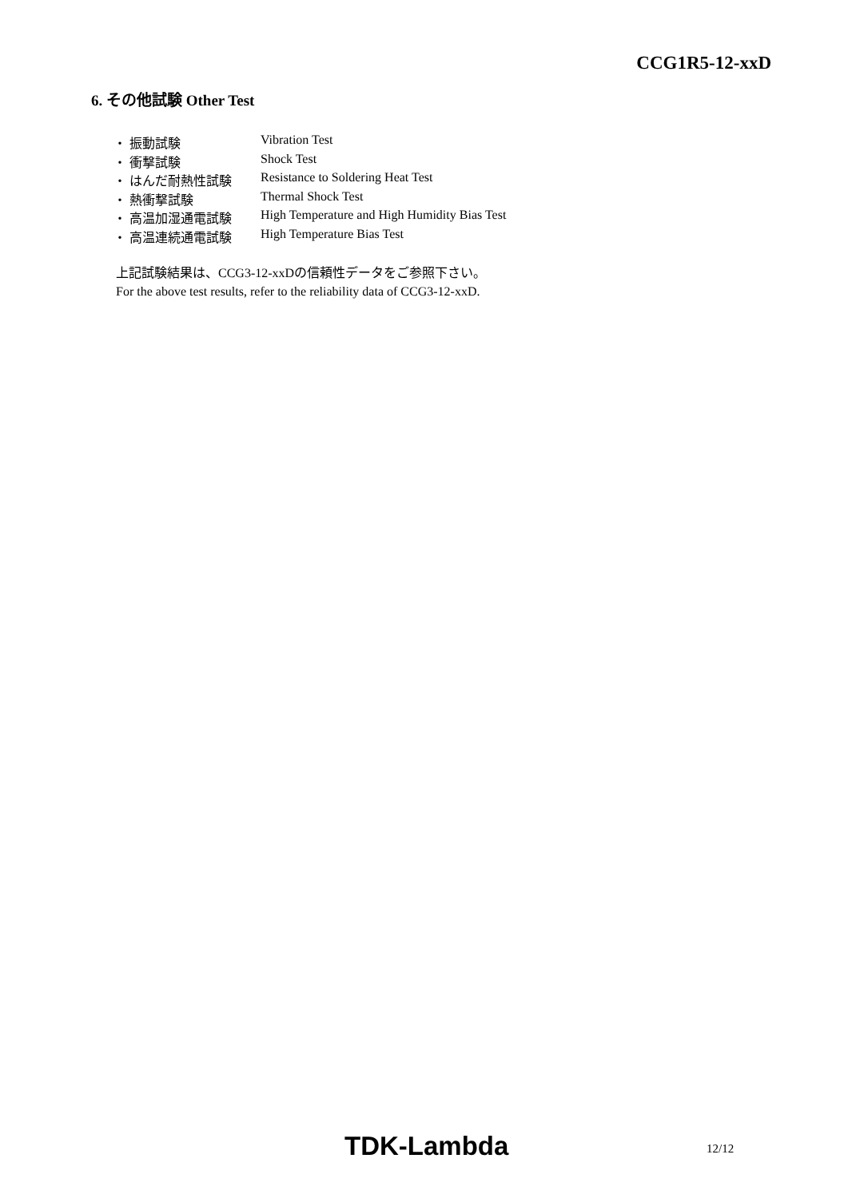CCG1R5-12-xxD
6. その他試験 Other Test
・ 振動試験 Vibration Test
・ 衝撃試験 Shock Test
・ はんだ耐熱性試験 Resistance to Soldering Heat Test
・ 熱衝撃試験 Thermal Shock Test
・ 高温加湿通電試験 High Temperature and High Humidity Bias Test
・ 高温連続通電試験 High Temperature Bias Test
上記試験結果は、CCG3-12-xxDの信頼性データをご参照下さい。
For the above test results, refer to the reliability data of CCG3-12-xxD.
TDK-Lambda 12/12